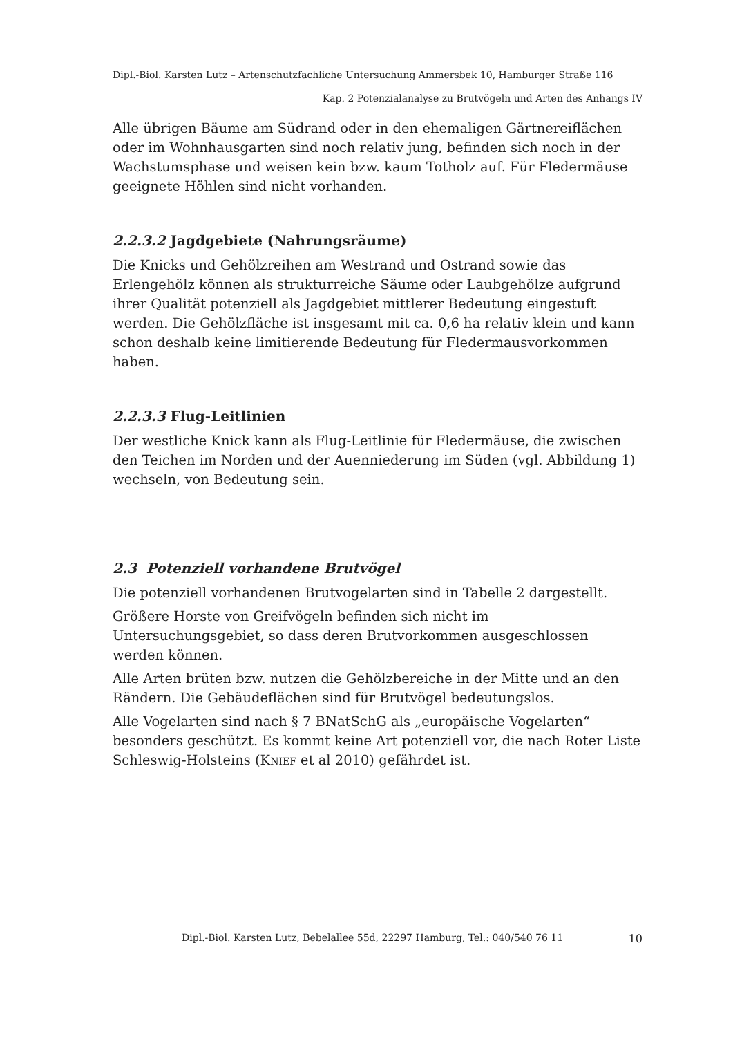Dipl.-Biol. Karsten Lutz – Artenschutzfachliche Untersuchung Ammersbek 10, Hamburger Straße 116
Kap. 2 Potenzialanalyse zu Brutvögeln und Arten des Anhangs IV
Alle übrigen Bäume am Südrand oder in den ehemaligen Gärtnereiflächen oder im Wohnhausgarten sind noch relativ jung, befinden sich noch in der Wachstumsphase und weisen kein bzw. kaum Totholz auf. Für Fledermäuse geeignete Höhlen sind nicht vorhanden.
2.2.3.2 Jagdgebiete (Nahrungsräume)
Die Knicks und Gehölzreihen am Westrand und Ostrand sowie das Erlengehölz können als strukturreiche Säume oder Laubgehölze aufgrund ihrer Qualität potenziell als Jagdgebiet mittlerer Bedeutung eingestuft werden. Die Gehölzfläche ist insgesamt mit ca. 0,6 ha relativ klein und kann schon deshalb keine limitierende Bedeutung für Fledermausvorkommen haben.
2.2.3.3 Flug-Leitlinien
Der westliche Knick kann als Flug-Leitlinie für Fledermäuse, die zwischen den Teichen im Norden und der Auenniederung im Süden (vgl. Abbildung 1) wechseln, von Bedeutung sein.
2.3 Potenziell vorhandene Brutvögel
Die potenziell vorhandenen Brutvogelarten sind in Tabelle 2 dargestellt.
Größere Horste von Greifvögeln befinden sich nicht im Untersuchungsgebiet, so dass deren Brutvorkommen ausgeschlossen werden können.
Alle Arten brüten bzw. nutzen die Gehölzbereiche in der Mitte und an den Rändern. Die Gebäudeflächen sind für Brutvögel bedeutungslos.
Alle Vogelarten sind nach § 7 BNatSchG als „europäische Vogelarten“ besonders geschützt. Es kommt keine Art potenziell vor, die nach Roter Liste Schleswig-Holsteins (KNIEF et al 2010) gefährdet ist.
Dipl.-Biol. Karsten Lutz, Bebelallee 55d, 22297 Hamburg, Tel.: 040/540 76 11 10